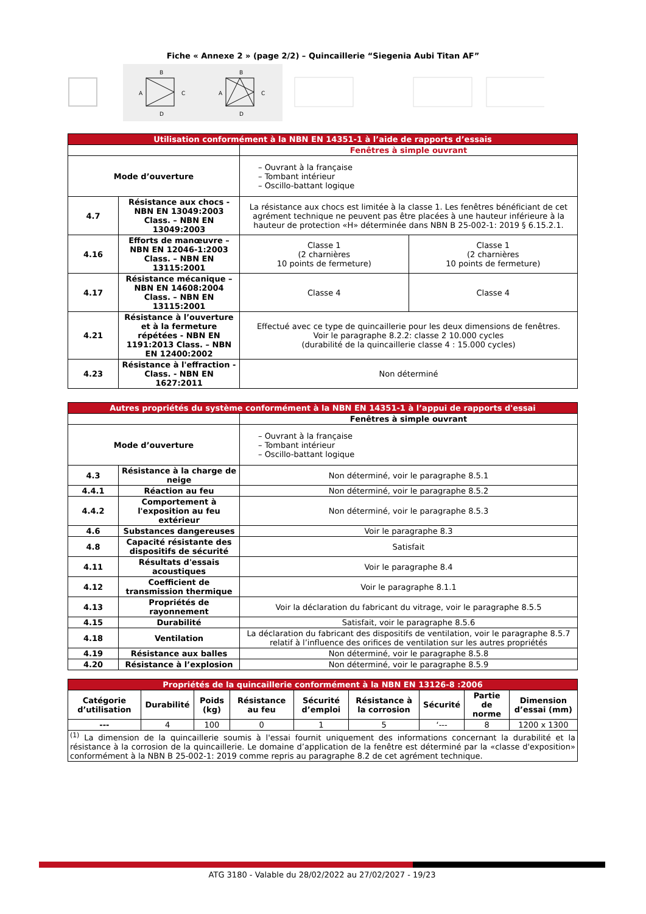Fiche « Annexe 2 » (page 2/2) – Quincaillerie “Siegenia Aubi Titan AF”
B
A
C
D
B
A
C
D
| Utilisation conformément à la NBN EN 14351-1 à l’aide de rapports d’essais | | | |
| --- | --- | --- | --- |
| | | Fenêtres à simple ouvrant | |
| Mode d’ouverture | | – Ouvrant à la française – Tombant intérieur – Oscillo-battant logique | |
| 4.7 | Résistance aux chocs - NBN EN 13049:2003 Class. – NBN EN 13049:2003 | La résistance aux chocs est limitée à la classe 1. Les fenêtres bénéficiant de cet agrément technique ne peuvent pas être placées à une hauteur inférieure à la hauteur de protection «H» déterminée dans NBN B 25-002-1: 2019 § 6.15.2.1. | |
| 4.16 | Efforts de manœuvre – NBN EN 12046-1:2003 Class. – NBN EN 13115:2001 | Classe 1 (2 charnières 10 points de fermeture) | Classe 1 (2 charnières 10 points de fermeture) |
| 4.17 | Résistance mécanique – NBN EN 14608:2004 Class. – NBN EN 13115:2001 | Classe 4 | Classe 4 |
| 4.21 | Résistance à l’ouverture et à la fermeture répétées - NBN EN 1191:2013 Class. – NBN EN 12400:2002 | Effectué avec ce type de quincaillerie pour les deux dimensions de fenêtres. Voir le paragraphe 8.2.2: classe 2 10.000 cycles (durabilité de la quincaillerie classe 4 : 15.000 cycles) | |
| 4.23 | Résistance à l'effraction - Class. - NBN EN 1627:2011 | Non déterminé | |
| Autres propriétés du système conformément à la NBN EN 14351-1 à l’appui de rapports d'essai | | |
| --- | --- | --- |
| | | Fenêtres à simple ouvrant |
| Mode d’ouverture | | – Ouvrant à la française – Tombant intérieur – Oscillo-battant logique |
| 4.3 | Résistance à la charge de neige | Non déterminé, voir le paragraphe 8.5.1 |
| 4.4.1 | Réaction au feu | Non déterminé, voir le paragraphe 8.5.2 |
| 4.4.2 | Comportement à l'exposition au feu extérieur | Non déterminé, voir le paragraphe 8.5.3 |
| 4.6 | Substances dangereuses | Voir le paragraphe 8.3 |
| 4.8 | Capacité résistante des dispositifs de sécurité | Satisfait |
| 4.11 | Résultats d'essais acoustiques | Voir le paragraphe 8.4 |
| 4.12 | Coefficient de transmission thermique | Voir le paragraphe 8.1.1 |
| 4.13 | Propriétés de rayonnement | Voir la déclaration du fabricant du vitrage, voir le paragraphe 8.5.5 |
| 4.15 | Durabilité | Satisfait, voir le paragraphe 8.5.6 |
| 4.18 | Ventilation | La déclaration du fabricant des dispositifs de ventilation, voir le paragraphe 8.5.7 relatif à l’influence des orifices de ventilation sur les autres propriétés |
| 4.19 | Résistance aux balles | Non déterminé, voir le paragraphe 8.5.8 |
| 4.20 | Résistance à l’explosion | Non déterminé, voir le paragraphe 8.5.9 |
| Propriétés de la quincaillerie conformément à la NBN EN 13126-8 :2006 | | | | | | | | |
| --- | --- | --- | --- | --- | --- | --- | --- | --- |
| Catégorie d’utilisation | Durabilité | Poids (kg) | Résistance au feu | Sécurité d’emploi | Résistance à la corrosion | Sécurité | Partie de norme | Dimension d’essai (mm) |
| --- | 4 | 100 | 0 | 1 | 5 | ‘--- | 8 | 1200 x 1300 |
| <sup>(1)</sup> La dimension de la quincaillerie soumis à l'essai fournit uniquement des informations concernant la durabilité et la résistance à la corrosion de la quincaillerie. Le domaine d’application de la fenêtre est déterminé par la «classe d'exposition» conformément à la NBN B 25-002-1: 2019 comme repris au paragraphe 8.2 de cet agrément technique. | | | | | | | | |
ATG 3180 - Valable du 28/02/2022 au 27/02/2027 - 19/23